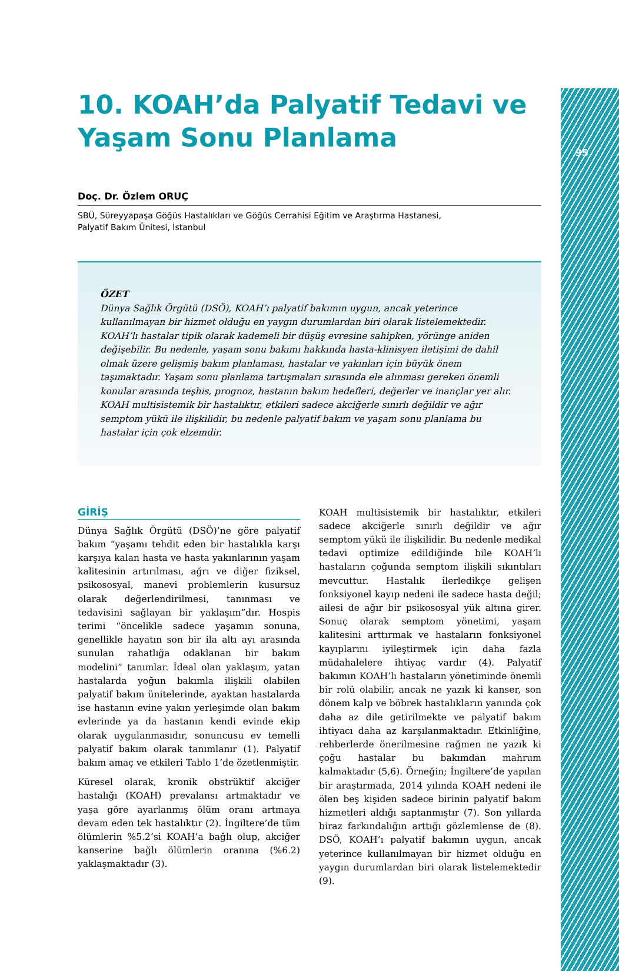95
10. KOAH’da Palyatif Tedavi ve Yaşam Sonu Planlama
Doç. Dr. Özlem ORUÇ
SBÜ, Süreyyapaşa Göğüs Hastalıkları ve Göğüs Cerrahisi Eğitim ve Araştırma Hastanesi,
Palyatif Bakım Ünitesi, İstanbul
ÖZET
Dünya Sağlık Örgütü (DSÖ), KOAH’ı palyatif bakımın uygun, ancak yeterince kullanılmayan bir hizmet olduğu en yaygın durumlardan biri olarak listelemektedir. KOAH’lı hastalar tipik olarak kademeli bir düşüş evresine sahipken, yörünge aniden değişebilir. Bu nedenle, yaşam sonu bakımı hakkında hasta-klinisyen iletişimi de dahil olmak üzere gelişmiş bakım planlaması, hastalar ve yakınları için büyük önem taşımaktadır. Yaşam sonu planlama tartışmaları sırasında ele alınması gereken önemli konular arasında teşhis, prognoz, hastanın bakım hedefleri, değerler ve inançlar yer alır. KOAH multisistemik bir hastalıktır, etkileri sadece akciğerle sınırlı değildir ve ağır semptom yükü ile ilişkilidir, bu nedenle palyatif bakım ve yaşam sonu planlama bu hastalar için çok elzemdir.
GİRİŞ
Dünya Sağlık Örgütü (DSÖ)’ne göre palyatif bakım “yaşamı tehdit eden bir hastalıkla karşı karşıya kalan hasta ve hasta yakınlarının yaşam kalitesinin artırılması, ağrı ve diğer fiziksel, psikososyal, manevi problemlerin kusursuz olarak değerlendirilmesi, tanınması ve tedavisini sağlayan bir yaklaşım”dır. Hospis terimi “öncelikle sadece yaşamın sonuna, genellikle hayatın son bir ila altı ayı arasında sunulan rahatlığa odaklanan bir bakım modelini” tanımlar. İdeal olan yaklaşım, yatan hastalarda yoğun bakımla ilişkili olabilen palyatif bakım ünitelerinde, ayaktan hastalarda ise hastanın evine yakın yerleşimde olan bakım evlerinde ya da hastanın kendi evinde ekip olarak uygulanmasıdır, sonuncusu ev temelli palyatif bakım olarak tanımlanır (1). Palyatif bakım amaç ve etkileri Tablo 1’de özetlenmiştir.
Küresel olarak, kronik obstrüktif akciğer hastalığı (KOAH) prevalansı artmaktadır ve yaşa göre ayarlanmış ölüm oranı artmaya devam eden tek hastalıktır (2). İngiltere’de tüm ölümlerin %5.2’si KOAH’a bağlı olup, akciğer kanserine bağlı ölümlerin oranına (%6.2) yaklaşmaktadır (3).
KOAH multisistemik bir hastalıktır, etkileri sadece akciğerle sınırlı değildir ve ağır semptom yükü ile ilişkilidir. Bu nedenle medikal tedavi optimize edildiğinde bile KOAH’lı hastaların çoğunda semptom ilişkili sıkıntıları mevcuttur. Hastalık ilerledikçe gelişen fonksiyonel kayıp nedeni ile sadece hasta değil; ailesi de ağır bir psikososyal yük altına girer. Sonuç olarak semptom yönetimi, yaşam kalitesini arttırmak ve hastaların fonksiyonel kayıplarını iyileştirmek için daha fazla müdahalelere ihtiyaç vardır (4). Palyatif bakımın KOAH’lı hastaların yönetiminde önemli bir rolü olabilir, ancak ne yazık ki kanser, son dönem kalp ve böbrek hastalıkların yanında çok daha az dile getirilmekte ve palyatif bakım ihtiyacı daha az karşılanmaktadır. Etkinliğine, rehberlerde önerilmesine rağmen ne yazık ki çoğu hastalar bu bakımdan mahrum kalmaktadır (5,6). Örneğin; İngiltere’de yapılan bir araştırmada, 2014 yılında KOAH nedeni ile ölen beş kişiden sadece birinin palyatif bakım hizmetleri aldığı saptanmıştır (7). Son yıllarda biraz farkındalığın arttığı gözlemlense de (8). DSÖ, KOAH’ı palyatif bakımın uygun, ancak yeterince kullanılmayan bir hizmet olduğu en yaygın durumlardan biri olarak listelemektedir (9).